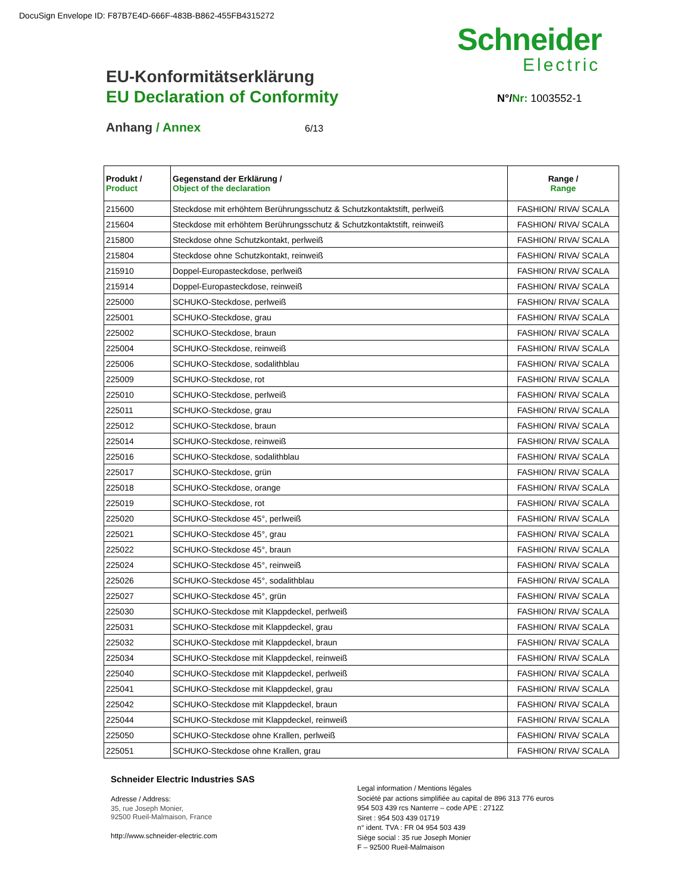DocuSign Envelope ID: F87B7E4D-666F-483B-B862-455FB4315272
Schneider
Electric
EU-Konformitätserklärung
EU Declaration of Conformity
N°/Nr: 1003552-1
Anhang / Annex 6/13
| Produkt / Product | Gegenstand der Erklärung / Object of the declaration | Range / Range |
| --- | --- | --- |
| 215600 | Steckdose mit erhöhtem Berührungsschutz & Schutzkontaktstift, perlweiß | FASHION/ RIVA/ SCALA |
| 215604 | Steckdose mit erhöhtem Berührungsschutz & Schutzkontaktstift, reinweiß | FASHION/ RIVA/ SCALA |
| 215800 | Steckdose ohne Schutzkontakt, perlweiß | FASHION/ RIVA/ SCALA |
| 215804 | Steckdose ohne Schutzkontakt, reinweiß | FASHION/ RIVA/ SCALA |
| 215910 | Doppel-Europasteckdose, perlweiß | FASHION/ RIVA/ SCALA |
| 215914 | Doppel-Europasteckdose, reinweiß | FASHION/ RIVA/ SCALA |
| 225000 | SCHUKO-Steckdose, perlweiß | FASHION/ RIVA/ SCALA |
| 225001 | SCHUKO-Steckdose, grau | FASHION/ RIVA/ SCALA |
| 225002 | SCHUKO-Steckdose, braun | FASHION/ RIVA/ SCALA |
| 225004 | SCHUKO-Steckdose, reinweiß | FASHION/ RIVA/ SCALA |
| 225006 | SCHUKO-Steckdose, sodalithblau | FASHION/ RIVA/ SCALA |
| 225009 | SCHUKO-Steckdose, rot | FASHION/ RIVA/ SCALA |
| 225010 | SCHUKO-Steckdose, perlweiß | FASHION/ RIVA/ SCALA |
| 225011 | SCHUKO-Steckdose, grau | FASHION/ RIVA/ SCALA |
| 225012 | SCHUKO-Steckdose, braun | FASHION/ RIVA/ SCALA |
| 225014 | SCHUKO-Steckdose, reinweiß | FASHION/ RIVA/ SCALA |
| 225016 | SCHUKO-Steckdose, sodalithblau | FASHION/ RIVA/ SCALA |
| 225017 | SCHUKO-Steckdose, grün | FASHION/ RIVA/ SCALA |
| 225018 | SCHUKO-Steckdose, orange | FASHION/ RIVA/ SCALA |
| 225019 | SCHUKO-Steckdose, rot | FASHION/ RIVA/ SCALA |
| 225020 | SCHUKO-Steckdose 45°, perlweiß | FASHION/ RIVA/ SCALA |
| 225021 | SCHUKO-Steckdose 45°, grau | FASHION/ RIVA/ SCALA |
| 225022 | SCHUKO-Steckdose 45°, braun | FASHION/ RIVA/ SCALA |
| 225024 | SCHUKO-Steckdose 45°, reinweiß | FASHION/ RIVA/ SCALA |
| 225026 | SCHUKO-Steckdose 45°, sodalithblau | FASHION/ RIVA/ SCALA |
| 225027 | SCHUKO-Steckdose 45°, grün | FASHION/ RIVA/ SCALA |
| 225030 | SCHUKO-Steckdose mit Klappdeckel, perlweiß | FASHION/ RIVA/ SCALA |
| 225031 | SCHUKO-Steckdose mit Klappdeckel, grau | FASHION/ RIVA/ SCALA |
| 225032 | SCHUKO-Steckdose mit Klappdeckel, braun | FASHION/ RIVA/ SCALA |
| 225034 | SCHUKO-Steckdose mit Klappdeckel, reinweiß | FASHION/ RIVA/ SCALA |
| 225040 | SCHUKO-Steckdose mit Klappdeckel, perlweiß | FASHION/ RIVA/ SCALA |
| 225041 | SCHUKO-Steckdose mit Klappdeckel, grau | FASHION/ RIVA/ SCALA |
| 225042 | SCHUKO-Steckdose mit Klappdeckel, braun | FASHION/ RIVA/ SCALA |
| 225044 | SCHUKO-Steckdose mit Klappdeckel, reinweiß | FASHION/ RIVA/ SCALA |
| 225050 | SCHUKO-Steckdose ohne Krallen, perlweiß | FASHION/ RIVA/ SCALA |
| 225051 | SCHUKO-Steckdose ohne Krallen, grau | FASHION/ RIVA/ SCALA |
Schneider Electric Industries SAS
Adresse / Address:
35, rue Joseph Monier,
92500 Rueil-Malmaison, France
http://www.schneider-electric.com
Legal information / Mentions légales
Société par actions simplifiée au capital de 896 313 776 euros
954 503 439 rcs Nanterre – code APE : 2712Z
Siret : 954 503 439 01719
n° ident. TVA : FR 04 954 503 439
Siège social : 35 rue Joseph Monier
F – 92500 Rueil-Malmaison